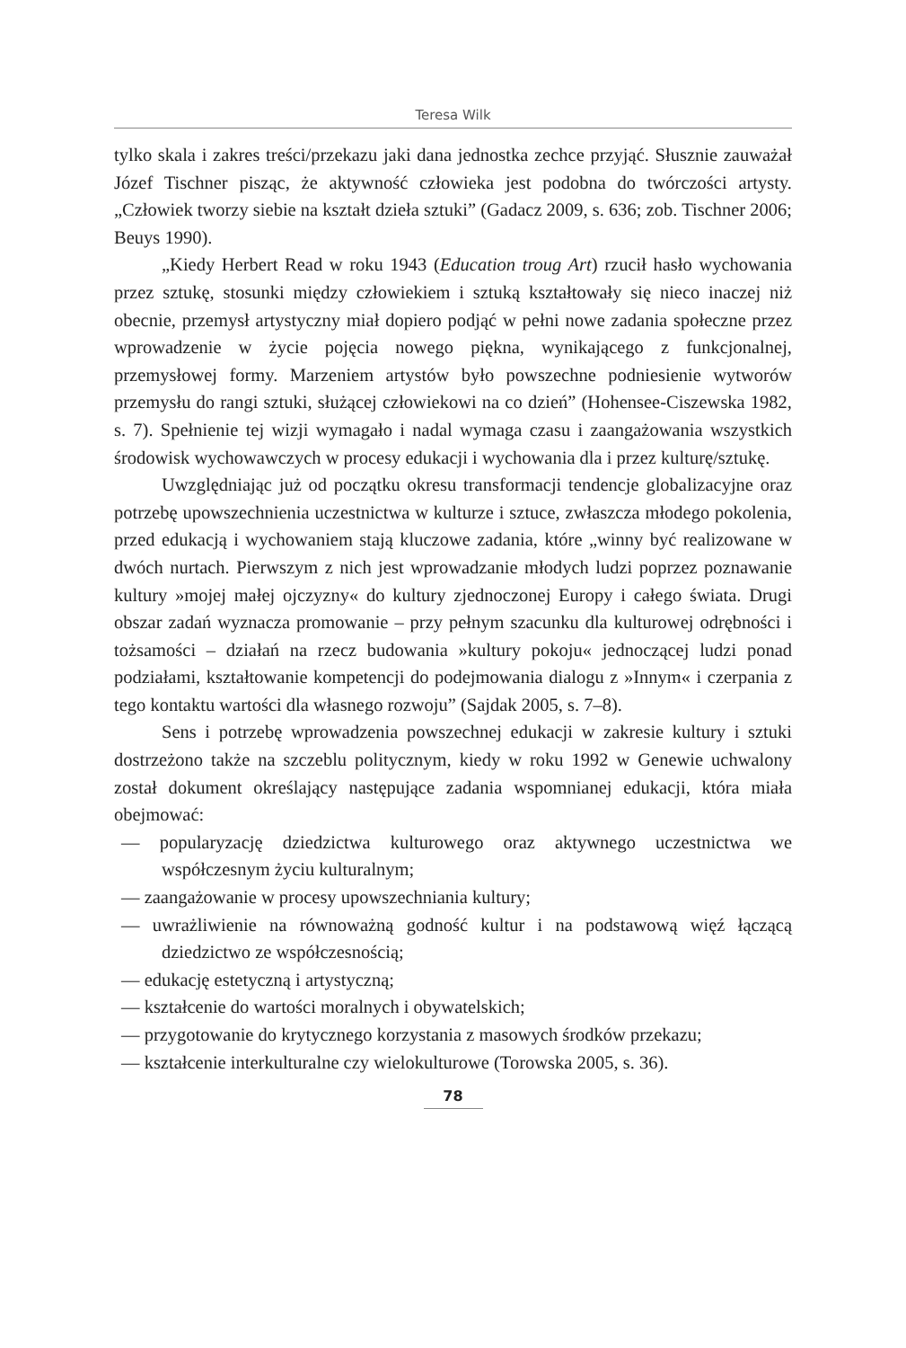Teresa Wilk
tylko skala i zakres treści/przekazu jaki dana jednostka zechce przyjąć. Słusznie zauważał Józef Tischner pisząc, że aktywność człowieka jest podobna do twórczości artysty. „Człowiek tworzy siebie na kształt dzieła sztuki” (Gadacz 2009, s. 636; zob. Tischner 2006; Beuys 1990).
„Kiedy Herbert Read w roku 1943 (Education troug Art) rzucił hasło wychowania przez sztukę, stosunki między człowiekiem i sztuką kształtowały się nieco inaczej niż obecnie, przemysł artystyczny miał dopiero podjąć w pełni nowe zadania społeczne przez wprowadzenie w życie pojęcia nowego piękna, wynikającego z funkcjonalnej, przemysłowej formy. Marzeniem artystów było powszechne podniesienie wytworów przemysłu do rangi sztuki, służącej człowiekowi na co dzień” (Hohensee-Ciszewska 1982, s. 7). Spełnienie tej wizji wymagało i nadal wymaga czasu i zaangażowania wszystkich środowisk wychowawczych w procesy edukacji i wychowania dla i przez kulturę/sztukę.
Uwzględniając już od początku okresu transformacji tendencje globalizacyjne oraz potrzebę upowszechnienia uczestnictwa w kulturze i sztuce, zwłaszcza młodego pokolenia, przed edukacją i wychowaniem stają kluczowe zadania, które „winny być realizowane w dwóch nurtach. Pierwszym z nich jest wprowadzanie młodych ludzi poprzez poznawanie kultury »mojej małej ojczyzny« do kultury zjednoczonej Europy i całego świata. Drugi obszar zadań wyznacza promowanie – przy pełnym szacunku dla kulturowej odrębności i tożsamości – działań na rzecz budowania »kultury pokoju« jednoczącej ludzi ponad podziałami, kształtowanie kompetencji do podejmowania dialogu z »Innym« i czerpania z tego kontaktu wartości dla własnego rozwoju” (Sajdak 2005, s. 7–8).
Sens i potrzebę wprowadzenia powszechnej edukacji w zakresie kultury i sztuki dostrzeżono także na szczeblu politycznym, kiedy w roku 1992 w Genewie uchwalony został dokument określający następujące zadania wspomnianej edukacji, która miała obejmować:
— popularyzację dziedzictwa kulturowego oraz aktywnego uczestnictwa we współczesnym życiu kulturalnym;
— zaangażowanie w procesy upowszechniania kultury;
— uwrażliwienie na równoważną godność kultur i na podstawową więź łączącą dziedzictwo ze współczesnością;
— edukację estetyczną i artystyczną;
— kształcenie do wartości moralnych i obywatelskich;
— przygotowanie do krytycznego korzystania z masowych środków przekazu;
— kształcenie interkulturalne czy wielokulturowe (Torowska 2005, s. 36).
78